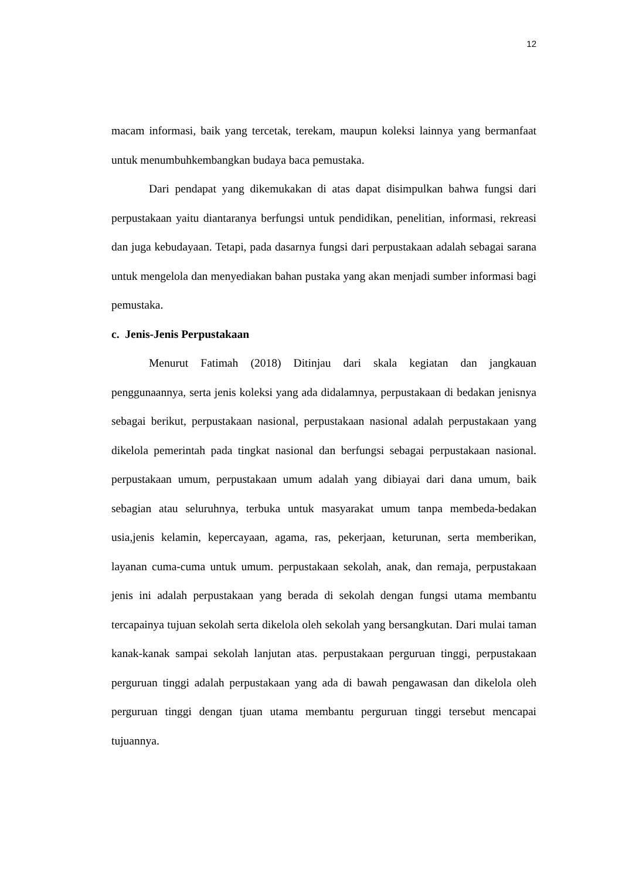12
macam informasi, baik yang tercetak, terekam, maupun koleksi lainnya yang bermanfaat untuk menumbuhkembangkan budaya baca pemustaka.
Dari pendapat yang dikemukakan di atas dapat disimpulkan bahwa fungsi dari perpustakaan yaitu diantaranya berfungsi untuk pendidikan, penelitian, informasi, rekreasi dan juga kebudayaan. Tetapi, pada dasarnya fungsi dari perpustakaan adalah sebagai sarana untuk mengelola dan menyediakan bahan pustaka yang akan menjadi sumber informasi bagi pemustaka.
c. Jenis-Jenis Perpustakaan
Menurut Fatimah (2018) Ditinjau dari skala kegiatan dan jangkauan penggunaannya, serta jenis koleksi yang ada didalamnya, perpustakaan di bedakan jenisnya sebagai berikut, perpustakaan nasional, perpustakaan nasional adalah perpustakaan yang dikelola pemerintah pada tingkat nasional dan berfungsi sebagai perpustakaan nasional. perpustakaan umum, perpustakaan umum adalah yang dibiayai dari dana umum, baik sebagian atau seluruhnya, terbuka untuk masyarakat umum tanpa membeda-bedakan usia,jenis kelamin, kepercayaan, agama, ras, pekerjaan, keturunan, serta memberikan, layanan cuma-cuma untuk umum. perpustakaan sekolah, anak, dan remaja, perpustakaan jenis ini adalah perpustakaan yang berada di sekolah dengan fungsi utama membantu tercapainya tujuan sekolah serta dikelola oleh sekolah yang bersangkutan. Dari mulai taman kanak-kanak sampai sekolah lanjutan atas. perpustakaan perguruan tinggi, perpustakaan perguruan tinggi adalah perpustakaan yang ada di bawah pengawasan dan dikelola oleh perguruan tinggi dengan tjuan utama membantu perguruan tinggi tersebut mencapai tujuannya.